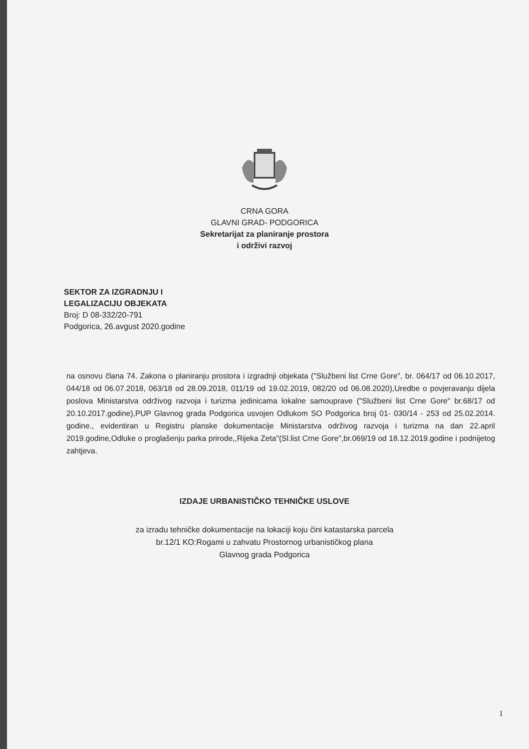CRNA GORA
GLAVNI GRAD- PODGORICA
Sekretarijat za planiranje prostora
i održivi razvoj
SEKTOR ZA IZGRADNJU I
LEGALIZACIJU OBJEKATA
Broj: D 08-332/20-791
Podgorica, 26.avgust 2020.godine
na osnovu člana 74. Zakona o planiranju prostora i izgradnji objekata ("Službeni list Crne Gore", br. 064/17 od 06.10.2017, 044/18 od 06.07.2018, 063/18 od 28.09.2018, 011/19 od 19.02.2019, 082/20 od 06.08.2020),Uredbe o povjeravanju dijela poslova Ministarstva održivog razvoja i turizma jedinicama lokalne samouprave ("Službeni list Crne Gore" br.68/17 od 20.10.2017.godine),PUP Glavnog grada Podgorica usvojen Odlukom SO Podgorica broj 01- 030/14 - 253 od 25.02.2014. godine., evidentiran u Registru planske dokumentacije Ministarstva održivog razvoja i turizma na dan 22.april 2019.godine,Odluke o proglašenju parka prirode,,Rijeka Zeta"(Sl.list Crne Gore",br.069/19 od 18.12.2019.godine i podnijetog zahtjeva.
IZDAJE URBANISTIČKO TEHNIČKE USLOVE
za izradu tehničke dokumentacije na lokaciji koju čini katastarska parcela
br.12/1 KO:Rogami u zahvatu Prostornog urbanističkog plana
Glavnog grada Podgorica
1